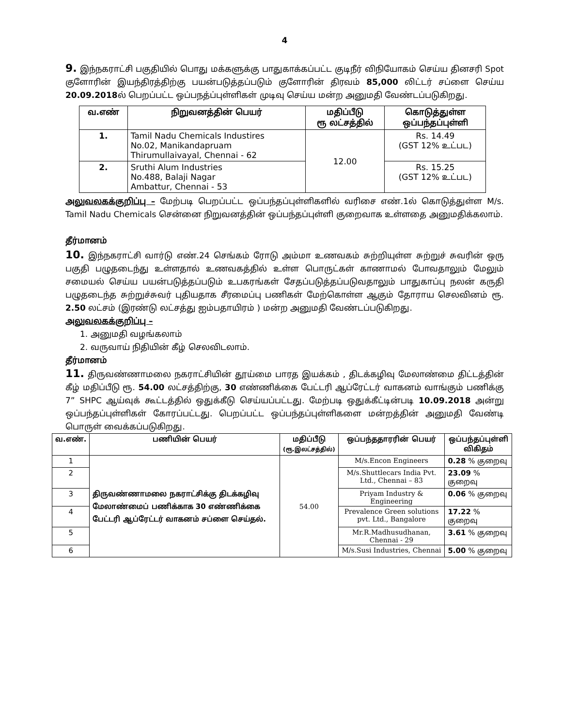4
9. இந்நகராட்சி பகுதியில் பொது மக்களுக்கு பாதுகாக்கப்பட்ட குடிநீர் விநியோகம் செய்ய தினசரி Spot குளோரின் இயந்திரத்திற்கு பயன்படுத்தப்படும் குளோரின் திரவம் 85,000 லிட்டர் சப்ளை செய்ய 20.09.2018ல் பெறப்பட்ட ஒப்பநத்ப்புள்ளிகள் முடிவு செய்ய மன்ற அனுமதி வேண்டப்படுகிறது.
| வ.எண் | நிறுவனத்தின் பெயர் | மதிப்பீடு ரூ லட்சத்தில் | கொடுத்துள்ள ஒப்பந்தப்புள்ளி |
| --- | --- | --- | --- |
| 1. | Tamil Nadu Chemicals Industires No.02, Manikandapruam Thirumullaivayal, Chennai - 62 | 12.00 | Rs. 14.49 (GST 12% உட்பட) |
| 2. | Sruthi Alum Industries No.488, Balaji Nagar Ambattur, Chennai - 53 | | Rs. 15.25 (GST 12% உட்பட) |
அலுவலகக்குறிப்பு – மேற்படி பெறப்பட்ட ஒப்பந்தப்புள்ளிகளில் வரிசை எண்.1ல் கொடுத்துள்ள M/s. Tamil Nadu Chemicals சென்னை நிறுவனத்தின் ஒப்பந்தப்புள்ளி குறைவாக உள்ளதை அனுமதிக்கலாம்.
தீர்மானம்
10. இந்நகராட்சி வார்டு எண்.24 செங்கம் ரோடு அம்மா உணவகம் சுற்றியுள்ள சுற்றுச் சுவரின் ஒரு பகுதி பழுதடைந்து உள்ளதால் உணவகத்தில் உள்ள பொருட்கள் காணாமல் போவதாலும் மேலும் சமையல் செய்ய பயன்படுத்தப்படும் உபகரங்கள் சேதப்படுத்தப்படுவதாலும் பாதுகாப்பு நலன் கருதி பழுதடைந்த சுற்றுச்சுவர் புதியதாக சீரமைப்பு பணிகள் மேற்கொள்ள ஆகும் தோராய செலவினம் ரூ. 2.50 லட்சம் (இரண்டு லட்சத்து ஐம்பதாயிரம் ) மன்ற அனுமதி வேண்டப்படுகிறது.
அலுவலகக்குறிப்பு –
1. அனுமதி வழங்கலாம்
2. வருவாய் நிதியின் கீழ் செலவிடலாம்.
தீர்மானம்
11. திருவண்ணாமலை நகராட்சியின் தூய்மை பாரத இயக்கம் , திடக்கழிவு மேலாண்மை திட்டத்தின் கீழ் மதிப்பீடு ரூ. 54.00 லட்சத்திற்கு, 30 எண்ணிக்கை பேட்டரி ஆப்ரேட்டர் வாகனம் வாங்கும் பணிக்கு 7” SHPC ஆய்வுக் கூட்டத்தில் ஒதுக்கீடு செய்யப்பட்டது. மேற்படி ஒதுக்கீட்டின்படி 10.09.2018 அன்று ஒப்பந்தப்புள்ளிகள் கோரப்பட்டது. பெறப்பட்ட ஒப்பந்தப்புள்ளிகளை மன்றத்தின் அனுமதி வேண்டி பொருள் வைக்கப்படுகிறது.
| வ.எண். | பணியின் பெயர் | மதிப்பீடு (ரூ.இலட்சத்தில்) | ஒப்பந்ததாரரின் பெயர் | ஒப்பந்தப்புள்ளி விகிதம் |
| --- | --- | --- | --- | --- |
| 1 | திருவண்ணாமலை நகராட்சிக்கு திடக்கழிவு மேலாண்மைப் பணிக்காக 30 எண்ணிக்கை பேட்டரி ஆப்ரேட்டர் வாகனம் சப்ளை செய்தல். | 54.00 | M/s.Encon Engineers | 0.28 % குறைவு |
| 2 | | | M/s.Shuttlecars India Pvt. Ltd., Chennai – 83 | 23.09 % குறைவு |
| 3 | | | Priyam Industry & Engineering | 0.06 % குறைவு |
| 4 | | | Prevalence Green solutions pvt. Ltd., Bangalore | 17.22 % குறைவு |
| 5 | | | Mr.R.Madhusudhanan, Chennai - 29 | 3.61 % குறைவு |
| 6 | | | M/s.Susi Industries, Chennai | 5.00 % குறைவு |